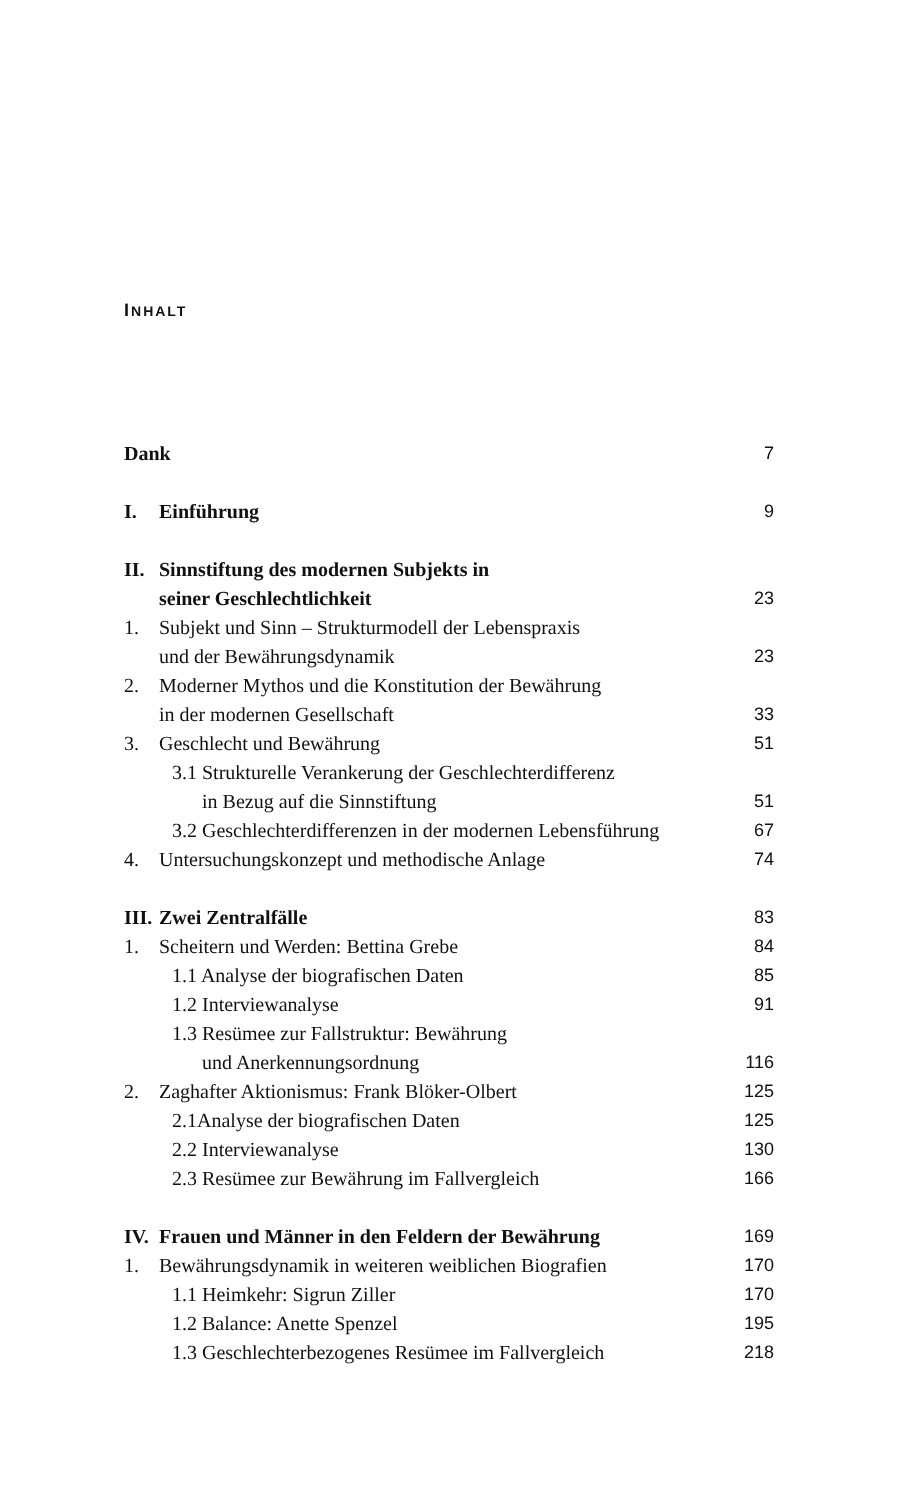INHALT
Dank 7
I. Einführung 9
II. Sinnstiftung des modernen Subjekts in
seiner Geschlechtlichkeit 23
1. Subjekt und Sinn – Strukturmodell der Lebenspraxis
und der Bewährungsdynamik 23
2. Moderner Mythos und die Konstitution der Bewährung
in der modernen Gesellschaft 33
3. Geschlecht und Bewährung 51
3.1 Strukturelle Verankerung der Geschlechterdifferenz
in Bezug auf die Sinnstiftung 51
3.2 Geschlechterdifferenzen in der modernen Lebensführung 67
4. Untersuchungskonzept und methodische Anlage 74
III. Zwei Zentralfälle 83
1. Scheitern und Werden: Bettina Grebe 84
1.1 Analyse der biografischen Daten 85
1.2 Interviewanalyse 91
1.3 Resümee zur Fallstruktur: Bewährung
und Anerkennungsordnung 116
2. Zaghafter Aktionismus: Frank Blöker-Olbert 125
2.1Analyse der biografischen Daten 125
2.2 Interviewanalyse 130
2.3 Resümee zur Bewährung im Fallvergleich 166
IV. Frauen und Männer in den Feldern der Bewährung 169
1. Bewährungsdynamik in weiteren weiblichen Biografien 170
1.1 Heimkehr: Sigrun Ziller 170
1.2 Balance: Anette Spenzel 195
1.3 Geschlechterbezogenes Resümee im Fallvergleich 218